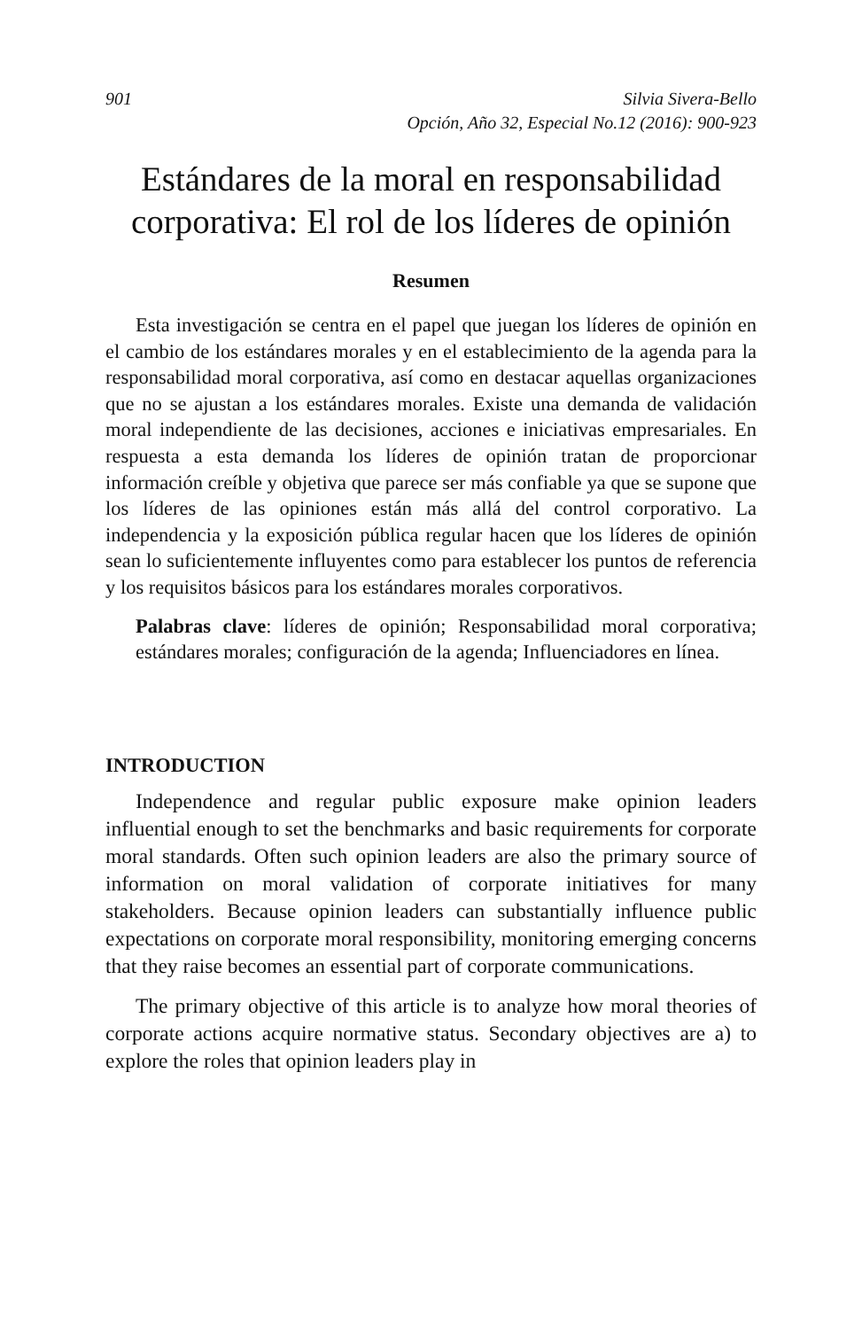901 Silvia Sivera-Bello
Opción, Año 32, Especial No.12 (2016): 900-923
Estándares de la moral en responsabilidad corporativa: El rol de los líderes de opinión
Resumen
Esta investigación se centra en el papel que juegan los líderes de opinión en el cambio de los estándares morales y en el establecimiento de la agenda para la responsabilidad moral corporativa, así como en destacar aquellas organizaciones que no se ajustan a los estándares morales. Existe una demanda de validación moral independiente de las decisiones, acciones e iniciativas empresariales. En respuesta a esta demanda los líderes de opinión tratan de proporcionar información creíble y objetiva que parece ser más confiable ya que se supone que los líderes de las opiniones están más allá del control corporativo. La independencia y la exposición pública regular hacen que los líderes de opinión sean lo suficientemente influyentes como para establecer los puntos de referencia y los requisitos básicos para los estándares morales corporativos.
Palabras clave: líderes de opinión; Responsabilidad moral corporativa; estándares morales; configuración de la agenda; Influenciadores en línea.
INTRODUCTION
Independence and regular public exposure make opinion leaders influential enough to set the benchmarks and basic requirements for corporate moral standards. Often such opinion leaders are also the primary source of information on moral validation of corporate initiatives for many stakeholders. Because opinion leaders can substantially influence public expectations on corporate moral responsibility, monitoring emerging concerns that they raise becomes an essential part of corporate communications.
The primary objective of this article is to analyze how moral theories of corporate actions acquire normative status. Secondary objectives are a) to explore the roles that opinion leaders play in